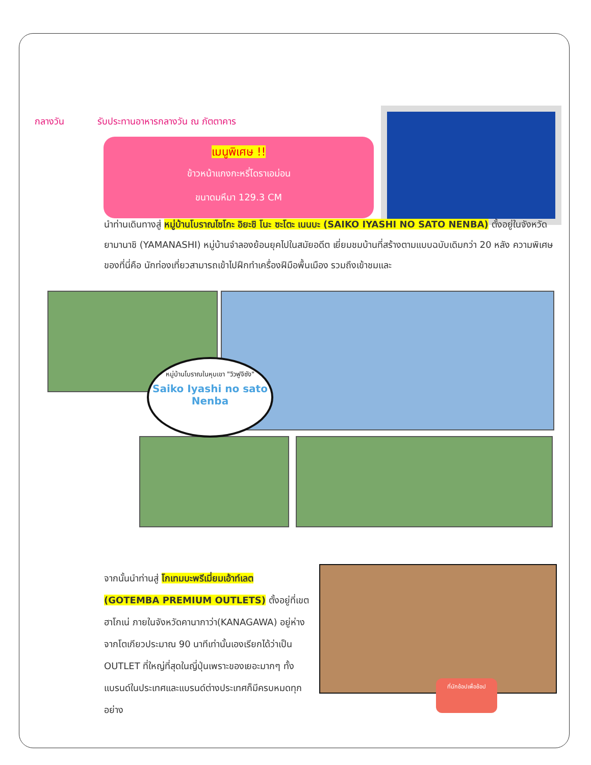กลางวัน รับประทานอาหารกลางวัน ณ ภัตตาคาร
เมนูพิเศษ !!
ข้าวหน้าแกงกะหรี่โดราเอม่อน
ขนาดมหึมา 129.3 CM
นำท่านเดินทางสู่ หมู่บ้านโบราณไซโกะ อิยะชิ โนะ ซะโตะ เนนบะ (SAIKO IYASHI NO SATO NENBA) ตั้งอยู่ในจังหวัดยามานาชิ (YAMANASHI) หมู่บ้านจำลองย้อนยุคไปในสมัยอดีต เยี่ยมชมบ้านที่สร้างตามแบบฉบับเดิมกว่า 20 หลัง ความพิเศษของที่นี่คือ นักท่องเที่ยวสามารถเข้าไปฝึกทำเครื่องฝีมือพื้นเมือง รวมถึงเข้าชมและ
หมู่บ้านโบราณในหุบเขา "วิวฟูจิซัง"
Saiko Iyashi no sato Nenba
จากนั้นนำท่านสู่ โกเทมบะพรีเมี่ยมเอ้าท์เลต (GOTEMBA PREMIUM OUTLETS) ตั้งอยู่ที่เขตฮาโกเน่ ภายในจังหวัดคานากาว่า(KANAGAWA) อยู่ห่างจากโตเกียวประมาณ 90 นาทีเท่านั้นเองเรียกได้ว่าเป็น OUTLET ที่ใหญ่ที่สุดในญี่ปุ่นเพราะของเยอะมากๆ ทั้งแบรนด์ในประเทศและแบรนด์ต่างประเทศก็มีครบหมดทุกอย่าง
ที่นักช้อปเพื่อช้อป